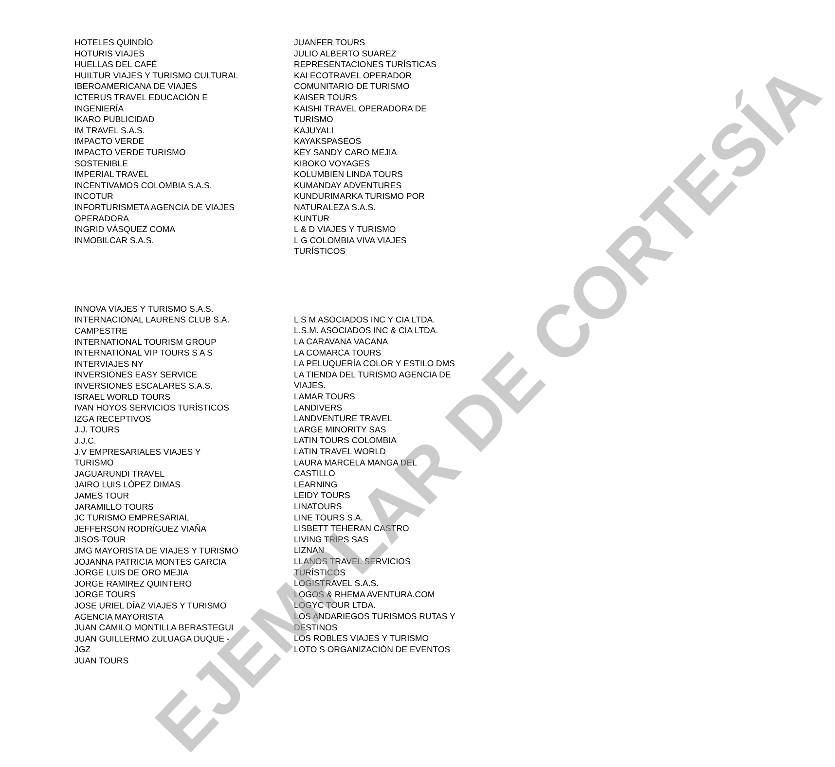EJEMPLAR DE CORTESÍA
HOTELES QUINDÍO
HOTURIS VIAJES
HUELLAS DEL CAFÉ
HUILTUR VIAJES Y TURISMO CULTURAL
IBEROAMERICANA DE VIAJES
ICTERUS TRAVEL EDUCACIÓN E
INGENIERÍA
IKARO PUBLICIDAD
IM TRAVEL S.A.S.
IMPACTO VERDE
IMPACTO VERDE TURISMO
SOSTENIBLE
IMPERIAL TRAVEL
INCENTIVAMOS COLOMBIA S.A.S.
INCOTUR
INFORTURISMETA AGENCIA DE VIAJES
OPERADORA
INGRID VÁSQUEZ COMA
INMOBILCAR S.A.S.
JUANFER TOURS
JULIO ALBERTO SUAREZ
REPRESENTACIONES TURÍSTICAS
KAI ECOTRAVEL OPERADOR
COMUNITARIO DE TURISMO
KAISER TOURS
KAISHI TRAVEL OPERADORA DE
TURISMO
KAJUYALI
KAYAKSPASEOS
KEY SANDY CARO MEJIA
KIBOKO VOYAGES
KOLUMBIEN LINDA TOURS
KUMANDAY ADVENTURES
KUNDURIMARKA TURISMO POR
NATURALEZA S.A.S.
KUNTUR
L & D VIAJES Y TURISMO
L G COLOMBIA VIVA VIAJES
TURÍSTICOS
INNOVA VIAJES Y TURISMO S.A.S.
INTERNACIONAL LAURENS CLUB S.A.
CAMPESTRE
INTERNATIONAL TOURISM GROUP
INTERNATIONAL VIP TOURS S A S
INTERVIAJES NY
INVERSIONES EASY SERVICE
INVERSIONES ESCALARES S.A.S.
ISRAEL WORLD TOURS
IVAN HOYOS SERVICIOS TURÍSTICOS
IZGA RECEPTIVOS
J.J. TOURS
J.J.C.
J.V EMPRESARIALES VIAJES Y
TURISMO
JAGUARUNDI TRAVEL
JAIRO LUIS LÓPEZ DIMAS
JAMES TOUR
JARAMILLO TOURS
JC TURISMO EMPRESARIAL
JEFFERSON RODRÍGUEZ VIAÑA
JISOS-TOUR
JMG MAYORISTA DE VIAJES Y TURISMO
JOJANNA PATRICIA MONTES GARCIA
JORGE LUIS DE ORO MEJIA
JORGE RAMIREZ QUINTERO
JORGE TOURS
JOSE URIEL DÍAZ VIAJES Y TURISMO
AGENCIA MAYORISTA
JUAN CAMILO MONTILLA BERASTEGUI
JUAN GUILLERMO ZULUAGA DUQUE -
JGZ
JUAN TOURS
L S M ASOCIADOS INC Y CIA LTDA.
L.S.M. ASOCIADOS INC & CIA LTDA.
LA CARAVANA VACANA
LA COMARCA TOURS
LA PELUQUERÍA COLOR Y ESTILO DMS
LA TIENDA DEL TURISMO AGENCIA DE
VIAJES.
LAMAR TOURS
LANDIVERS
LANDVENTURE TRAVEL
LARGE MINORITY SAS
LATIN TOURS COLOMBIA
LATIN TRAVEL WORLD
LAURA MARCELA MANGA DEL
CASTILLO
LEARNING
LEIDY TOURS
LINATOURS
LINE TOURS S.A.
LISBETT TEHERAN CASTRO
LIVING TRIPS SAS
LIZNAN
LLANOS TRAVEL SERVICIOS
TURÍSTICOS
LOGISTRAVEL S.A.S.
LOGOS & RHEMA AVENTURA.COM
LOGYC TOUR LTDA.
LOS ANDARIEGOS TURISMOS RUTAS Y
DESTINOS
LOS ROBLES VIAJES Y TURISMO
LOTO S ORGANIZACIÓN DE EVENTOS